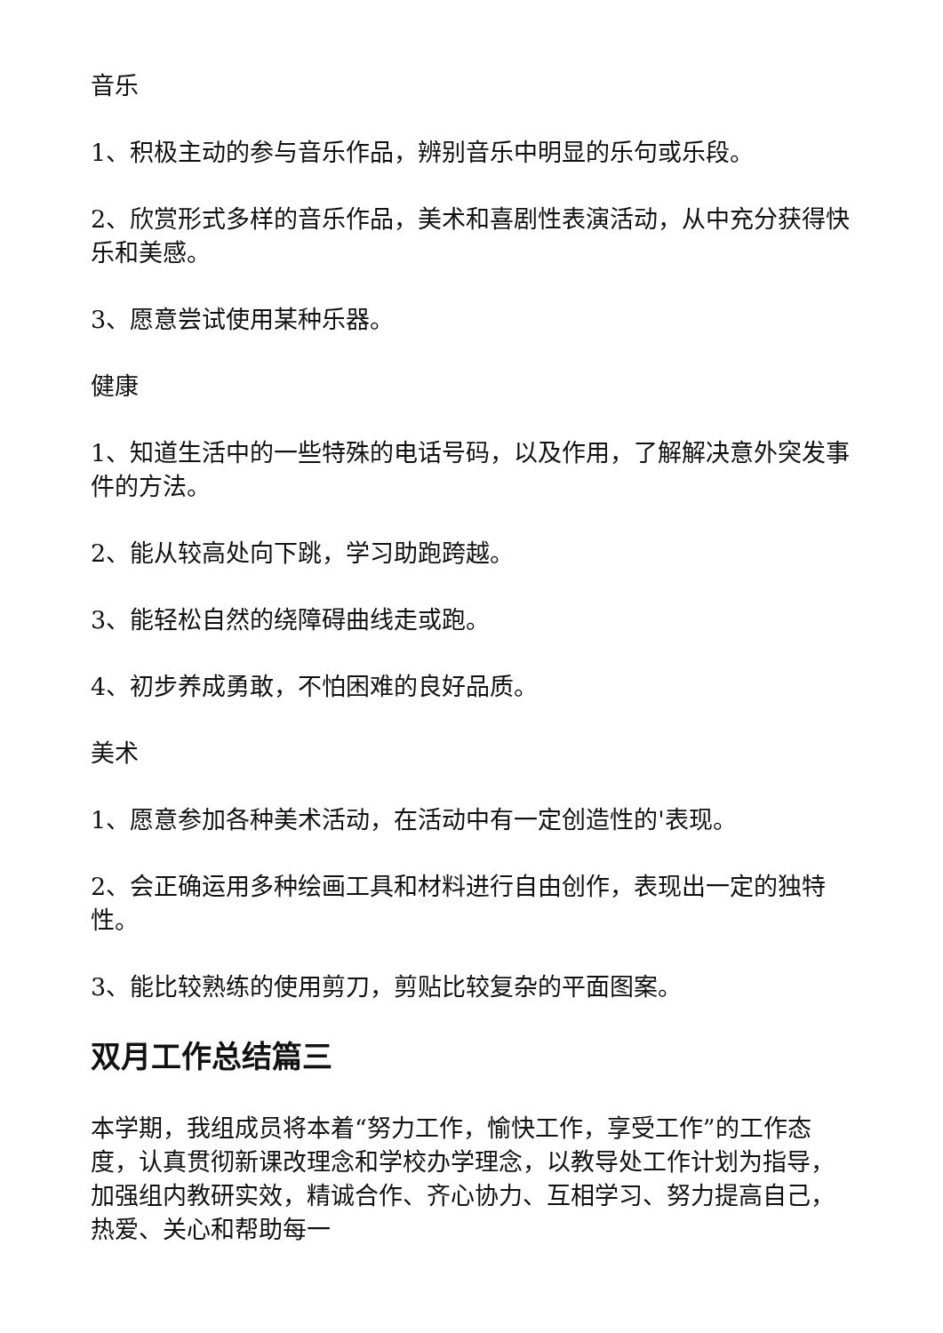音乐
1、积极主动的参与音乐作品，辨别音乐中明显的乐句或乐段。
2、欣赏形式多样的音乐作品，美术和喜剧性表演活动，从中充分获得快乐和美感。
3、愿意尝试使用某种乐器。
健康
1、知道生活中的一些特殊的电话号码，以及作用，了解解决意外突发事件的方法。
2、能从较高处向下跳，学习助跑跨越。
3、能轻松自然的绕障碍曲线走或跑。
4、初步养成勇敢，不怕困难的良好品质。
美术
1、愿意参加各种美术活动，在活动中有一定创造性的'表现。
2、会正确运用多种绘画工具和材料进行自由创作，表现出一定的独特性。
3、能比较熟练的使用剪刀，剪贴比较复杂的平面图案。
双月工作总结篇三
本学期，我组成员将本着“努力工作，愉快工作，享受工作”的工作态度，认真贯彻新课改理念和学校办学理念，以教导处工作计划为指导，加强组内教研实效，精诚合作、齐心协力、互相学习、努力提高自己，热爱、关心和帮助每一